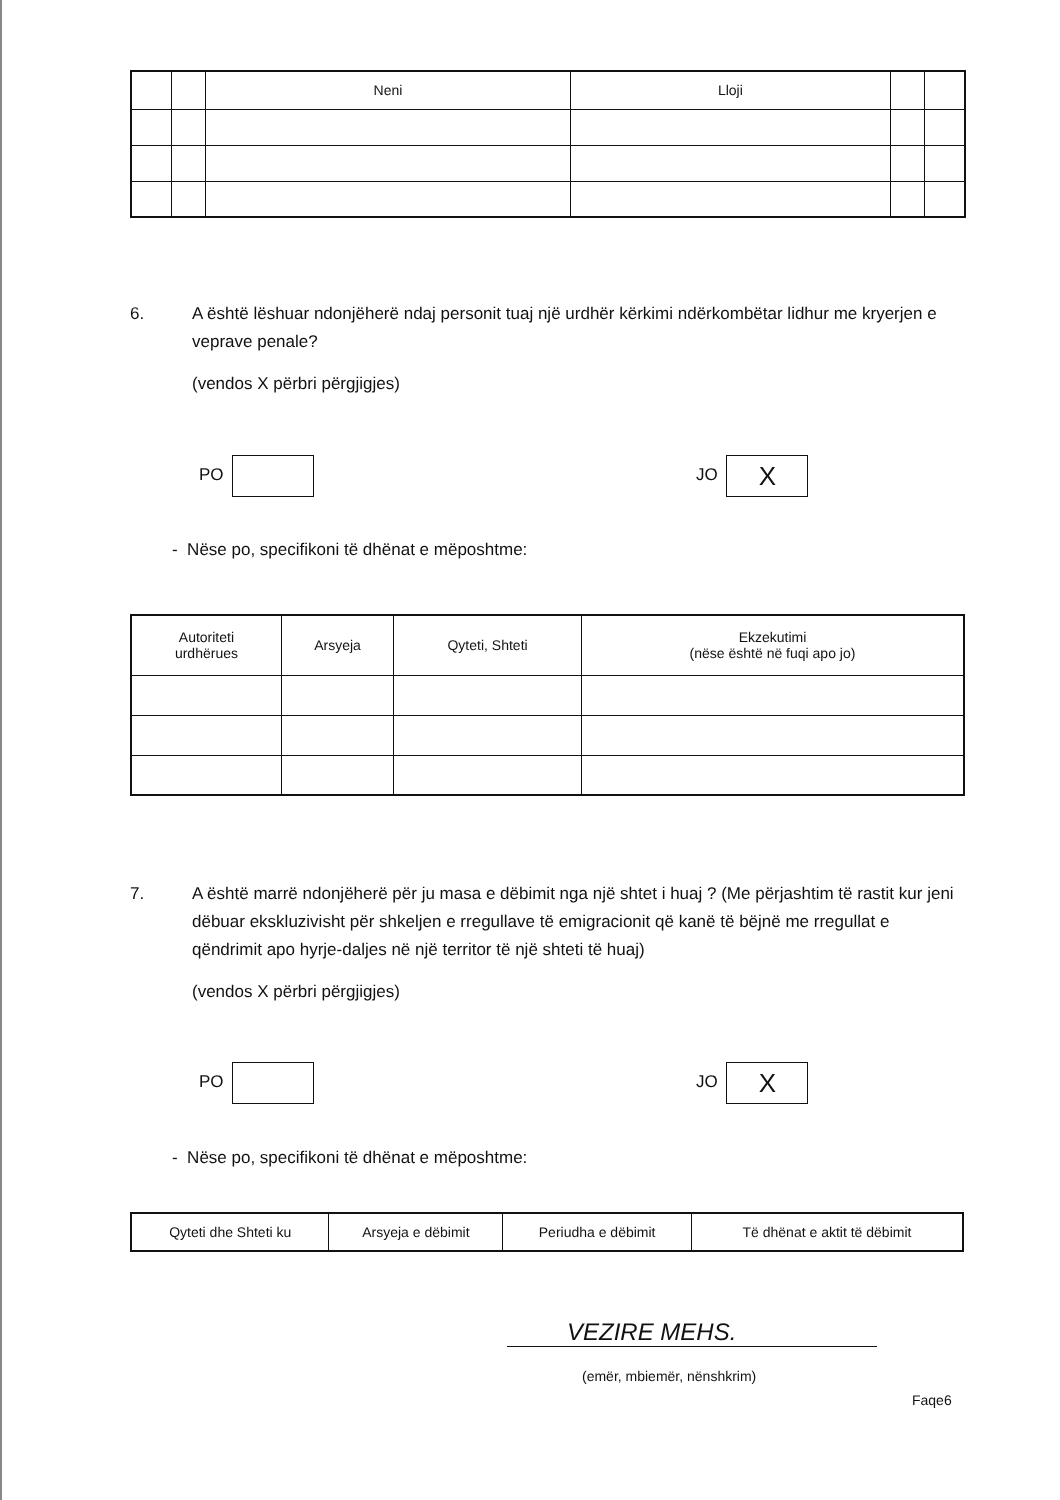| | | Neni | Lloji | | |
| --- | --- | --- | --- | --- | --- |
6. A është lëshuar ndonjëherë ndaj personit tuaj një urdhër kërkimi ndërkombëtar lidhur me kryerjen e veprave penale?
(vendos X përbri përgjigjes)
PO JO X
- Nëse po, specifikoni të dhënat e mëposhtme:
| Autoriteti urdhërues | Arsyeja | Qyteti, Shteti | Ekzekutimi (nëse është në fuqi apo jo) |
| --- | --- | --- | --- |
7. A është marrë ndonjëherë për ju masa e dëbimit nga një shtet i huaj ? (Me përjashtim të rastit kur jeni dëbuar ekskluzivisht për shkeljen e rregullave të emigracionit që kanë të bëjnë me rregullat e qëndrimit apo hyrje-daljes në një territor të një shteti të huaj)
(vendos X përbri përgjigjes)
PO JO X
- Nëse po, specifikoni të dhënat e mëposhtme:
| Qyteti dhe Shteti ku | Arsyeja e dëbimit | Periudha e dëbimit | Të dhënat e aktit të dëbimit |
| --- | --- | --- | --- |
VEZIRE MEHS.
(emër, mbiemër, nënshkrim)
Faqe6